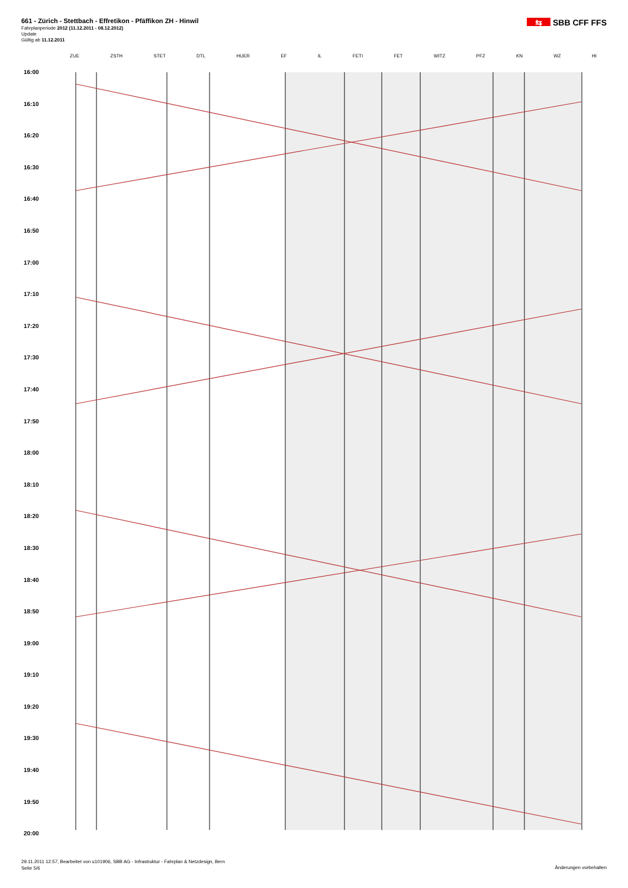661 - Zürich - Stettbach - Effretikon - Pfäffikon ZH - Hinwil
Fahrplanperiode 2012 (11.12.2011 - 08.12.2012)
Update
Gültig ab 11.12.2011
⇆ SBB CFF FFS
ZUE ZSTH STET DTL HUER EF IL FETI FET WITZ PFZ KN WZ HI
16:00
16:10
16:20
16:30
16:40
16:50
17:00
17:10
17:20
17:30
17:40
17:50
18:00
18:10
18:20
18:30
18:40
18:50
19:00
19:10
19:20
19:30
19:40
19:50
20:00
29.11.2011 12:57, Bearbeitet von u101906, SBB AG - Infrastruktur - Fahrplan & Netzdesign, Bern
Seite 5/6
Änderungen vorbehalten